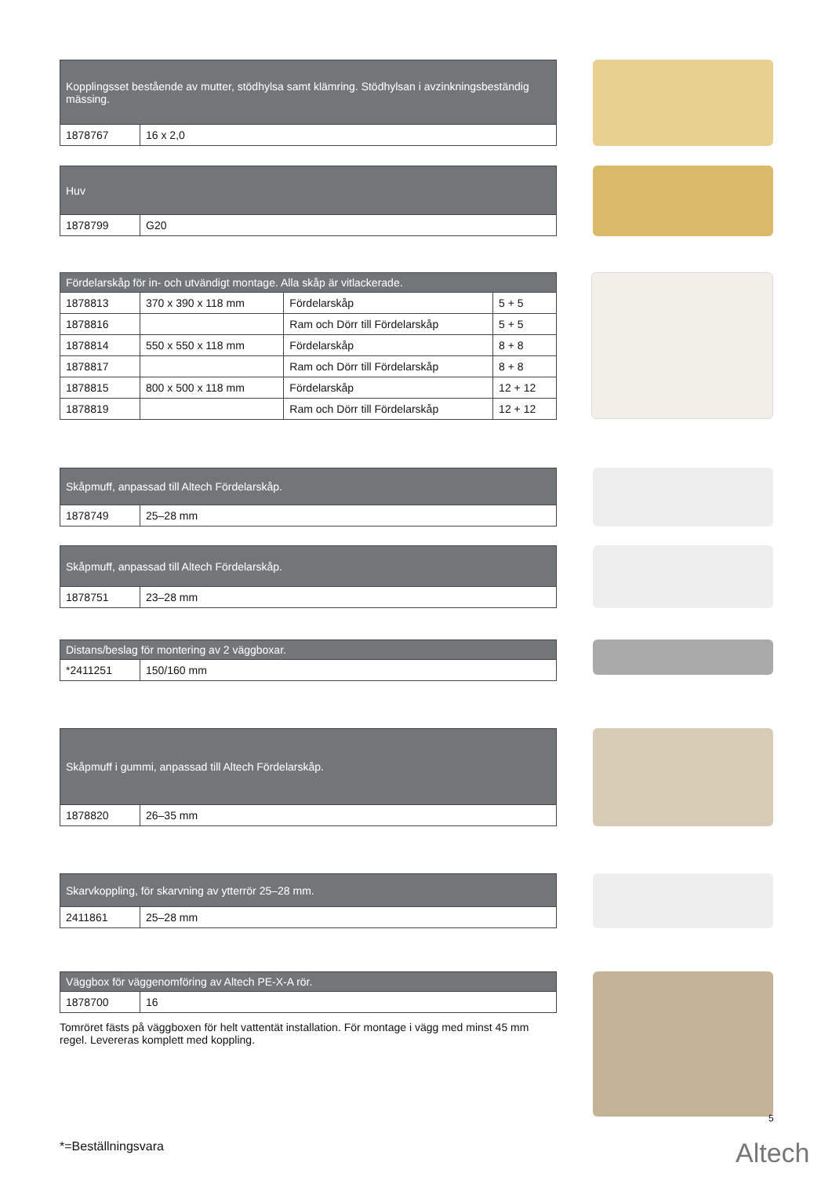| Kopplingsset bestående av mutter, stödhylsa samt klämring. Stödhylsan i avzinkningsbeständig mässing. | |
| --- | --- |
| 1878767 | 16 x 2,0 |
| Huv | |
| --- | --- |
| 1878799 | G20 |
| Fördelarskåp för in- och utvändigt montage. Alla skåp är vitlackerade. | | | |
| --- | --- | --- | --- |
| 1878813 | 370 x 390 x 118 mm | Fördelarskåp | 5 + 5 |
| 1878816 | | Ram och Dörr till Fördelarskåp | 5 + 5 |
| 1878814 | 550 x 550 x 118 mm | Fördelarskåp | 8 + 8 |
| 1878817 | | Ram och Dörr till Fördelarskåp | 8 + 8 |
| 1878815 | 800 x 500 x 118 mm | Fördelarskåp | 12 + 12 |
| 1878819 | | Ram och Dörr till Fördelarskåp | 12 + 12 |
| Skåpmuff, anpassad till Altech Fördelarskåp. | |
| --- | --- |
| 1878749 | 25–28 mm |
| Skåpmuff, anpassad till Altech Fördelarskåp. | |
| --- | --- |
| 1878751 | 23–28 mm |
| Distans/beslag för montering av 2 väggboxar. | |
| --- | --- |
| *2411251 | 150/160 mm |
| Skåpmuff i gummi, anpassad till Altech Fördelarskåp. | |
| --- | --- |
| 1878820 | 26–35 mm |
| Skarvkoppling, för skarvning av ytterrör 25–28 mm. | |
| --- | --- |
| 2411861 | 25–28 mm |
| Väggbox för väggenomföring av Altech PE-X-A rör. | |
| --- | --- |
| 1878700 | 16 |
Tomröret fästs på väggboxen för helt vattentät installation. För montage i vägg med minst 45 mm regel. Levereras komplett med koppling.
5
*=Beställningsvara Altech